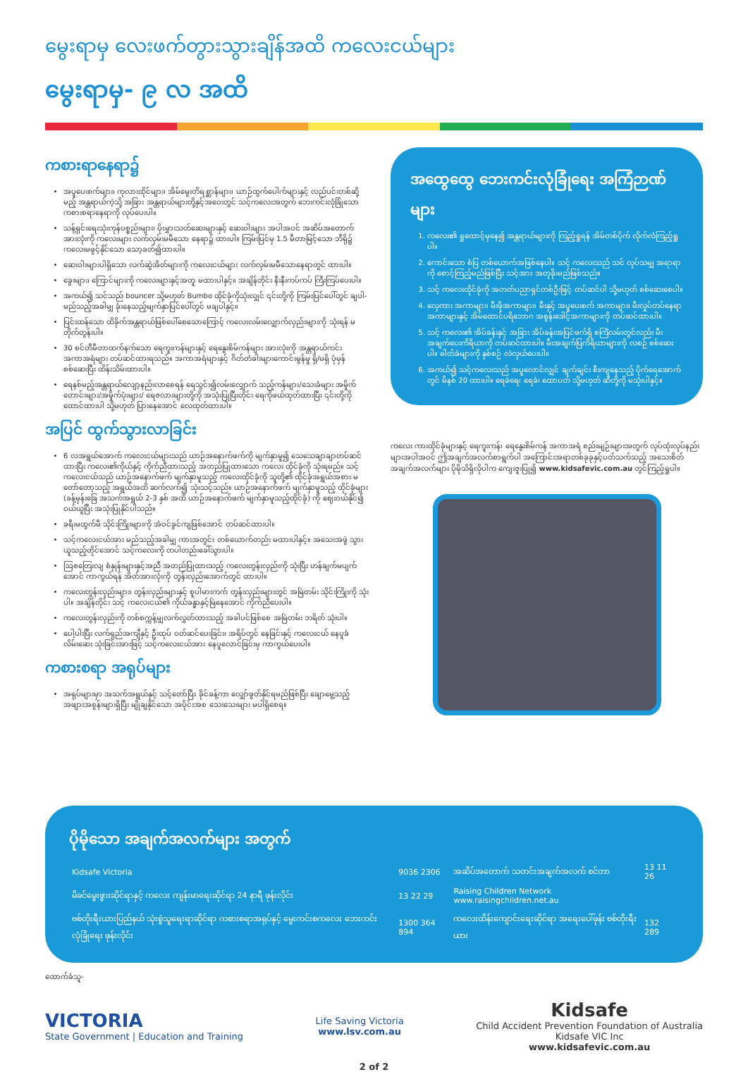မွေးရာမှ လေးဖက်တွားသွားချိန်အထိ ကလေးငယ်များ
မွေးရာမှ- ၉ လ အထိ
ကစားရာနေရာ၌
အပူပေးစက်များ၊ ကုလားထိုင်များ၊ အိမ်မွေးတိရစ္ဆာန်များ၊ ယာဉ်ထွက်ပေါက်များနှင့် လည်ပင်းတစ်ဆို့မည့် အန္တရာယ်ကဲ့သို့ အခြား အန္တရာယ်များတို့နှင့်အဝေးတွင် သင့်ကလေးအတွက် ဘေးကင်းလုံခြုံသော ကစားစရာနေရာကို လုပ်ပေးပါ။
သန့်ရှင်းရေးသုံးကုန်ပစ္စည်းများ၊ ပိုးမွှားသတ်ဆေးများနှင့် ဆေးဝါးများ အပါအဝင် အဆိပ်အတောက် အားလုံးကို ကလေးများ လက်လှမ်းမမီသော နေရာ၌ ထားပါ။ ကြမ်းပြင်မှ 1.5 မီတာမြင့်သော ဘီရို၌ ကလေးမဖွင့်နိုင်သော သော့ခတ်၍ထားပါ။
ဆေးဝါးများပါရှိသော လက်ဆွဲအိတ်များကို ကလေးငယ်များ လက်လှမ်းမမီသောနေရာတွင် ထားပါ။
ခွေးများ၊ ကြောင်များကို ကလေးများနှင့်အတူ မထားပါနှင့်။ အချိန်တိုင်း နီးနီးကပ်ကပ် ကြီးကြပ်ပေးပါ။
အကယ်၍ သင်သည် bouncer သို့မဟုတ် Bumbo ထိုင်ခုံကိုသုံးလျှင် ၎င်းတို့ကို ကြမ်းပြင်ပေါ်တွင် ချပါ- မည်သည့်အခါမျှ ခုံးနေသည့်မျက်နှာပြင်ပေါ်တွင် မချပါနှင့်။
ပြင်းထန်သော ထိခိုက်အန္တရာယ်ဖြစ်ပေါ်စေသောကြောင့် ကလေးလမ်းလျှောက်လှည်းများကို သုံးရန် မတိုက်တွန်းပါ။
30 စင်တီမီတာထက်နက်သော ရေကူးကန်များနှင့် ရေနွေးစိမ်ကန်များ အားလုံးကို အန္တရာယ်ကင်း အကာအရံများ တပ်ဆင်ထားရသည်။ အကာအရံများနှင့် ဂိတ်တံခါးများကောင်းမွန်မှု ရှိ/မရှိ ပုံမှန် စစ်ဆေးပြီး ထိန်းသိမ်းထားပါ။
ရေနစ်မည့်အန္တရာယ်လျော့နည်းလာစေရန် ရေသွင်း၍လမ်းလျှောက် သည့်ကန်များ/သေးခံများ အမှိုက်တောင်းများ/အမှိုက်ပုံးများ/ ရေဇလားများတို့ကို အသုံးပြုပြီးတိုင်း ရေကိုဖယ်ထုတ်ထားပြီး ၎င်းတို့ကို ထောင်ထားပါ သို့မဟုတ် ပြားနေအောင် လေထုတ်ထားပါ။
အပြင် ထွက်သွားလာခြင်း
6 လအရွယ်အောက် ကလေးငယ်များသည် ယာဉ်အနောက်ဖက်ကို မျက်နှာမူ၍ သေသေချာချာတပ်ဆင်ထားပြီး ကလေး၏ကိုယ်နှင့် ကိုက်ညီထားသည့် အတည်ပြုထားသော ကလေး ထိုင်ခုံကို သုံးရမည်။ သင့်ကလေးငယ်သည် ယာဉ်အနောက်ဖက် မျက်နှာမူသည့် ကလေးထိုင်ခုံကို သူတို့၏ ထိုင်ခုံအရွယ်အစား မတော်တော့သည့် အရွယ်အထိ ဆက်လက်၍ သုံးသင့်သည်။ ယာဉ်အနောက်ဖက် မျက်နှာမူသည့် ထိုင်ခုံများ (ခန့်မှန်းခြေ အသက်အရွယ် 2-3 နှစ် အထိ ယာဉ်အနောက်ဖက် မျက်နှာမူသည့်ထိုင်ခုံ) ကို ဈေးဝယ်နိုင်၍ ဝယ်ယူပြီး အသုံးပြုနိုင်ပါသည်။
ခရီးမထွက်မီ သိုင်းကြိုးများကို အံဝင်ခွင်ကျဖြစ်အောင် တပ်ဆင်ထားပါ။
သင့်ကလေးငယ်အား မည်သည့်အခါမျှ ကားအတွင်း တစ်ယောက်တည်း မထားပါနှင့်။ အသေးအဖွဲ သွားယူသည့်တိုင်အောင် သင့်ကလေးကို တပါတည်းခေါ်သွားပါ။
ဩစတြေးလျ စံနှုန်းများနှင့်အညီ အတည်ပြုထားသည့် ကလေးတွန်းလှည်းကို သုံးပြီး ဟန်ချက်မပျက်အောင် ကာကွယ်ရန် အိတ်အားလုံးကို တွန်းလှည်းအောက်တွင် ထားပါ။
ကလေးတွန်းလှည်းများ၊ တွန်းလှည်းများနှင့် စူပါမားကက် တွန်းလှည်းများတွင် အမြဲတမ်း သိုင်းကြိုးကို သုံးပါ။ အချိန်တိုင်း သင့် ကလေးငယ်၏ ကိုယ်ခန္ဓာနှင့်မြဲနေအောင် ကိုက်ညီပေးပါ။
ကလေးတွန်းလှည်းကို တစ်စက္ကန့်မျှလက်လွှတ်ထားသည့် အခါပင်ဖြစ်စေ အမြဲတမ်း ဘရိတ် သုံးပါ။
ပေါ့ပါးပြီး လက်ရှည်အကျီနှင့် ဦးထုပ် ဝတ်ဆင်ပေးခြင်း၊ အရိပ်တွင် နေခြင်းနှင့် ကလေးငယ် နေပူခံလိမ်းဆေး သုံးခြင်းအားဖြင့် သင့်ကလေးငယ်အား နေပူလောင်ခြင်းမှ ကာကွယ်ပေးပါ။
ကစားစရာ အရုပ်များ
အရုပ်များမှာ အသက်အရွယ်နှင့် သင့်တော်ပြီး ခိုင်ခန့်ကာ လျှော်ဖွတ်နိုင်ရမည်ဖြစ်ပြီး ချောမွေ့သည့် အဖျားအစွန်းများရှိပြီး မျိုချနိုင်သော အပိုင်းအစ သေးသေးများ မပါရှိစေရ။
အထွေထွေ ဘေးကင်းလုံခြုံရေး အကြံဉာဏ်များ
1. ကလေး၏ ရှုထောင့်မှနေ၍ အန္တရာယ်များကို ကြည့်ရှုရန် အိမ်တစ်ပိုက် လိုက်လံကြည့်ရှုပါ။
2. ကောင်းသော စံပြ တစ်ယောက်အဖြစ်နေပါ။ သင့် ကလေးသည် သင် လုပ်သမျှ အရာရာကို စောင့်ကြည့်မည်ဖြစ်ပြီး သင့်အား အတုခိုးမည်ဖြစ်သည်။
3. သင့် ကလေးထိုင်ခုံကို အတတ်ပညာရှင်တစ်ဦးဖြင့် တပ်ဆင်ပါ သို့မဟုတ် စစ်ဆေးစေပါ။
4. လှေကား အကာများ၊ မီးဖိုအကာများ၊ မီးနှင့် အပူပေးစက် အကာများ၊ မီးလှုပ်တပ်နေရာအကာများနှင့် အိမ်ထောင်ပရိဘောဂ အစွန်းဒေါင့်အကာများကို တပ်ဆင်ထားပါ။
5. သင့် ကလေး၏ အိပ်ခန်းနှင့် အခြား အိပ်ခန်းအပြင်ဖက်ရှိ စင်္ကြံလမ်းတွင်လည်း မီးအချက်ပေးကိရိယာကို တပ်ဆင်ထားပါ။ မီးအချက်ပြကိရိယာများကို လစဉ် စစ်ဆေးပါ။ ဓါတ်ခဲများကို နှစ်စဉ် လဲလှယ်ပေးပါ။
6. အကယ်၍ သင့်ကလေးသည် အပူလောင်လျှင် ချက်ချင်း စီးကျနေသည့် ပိုက်ရေအောက်တွင် မိနစ် 20 ထားပါ။ ရေခဲရေ၊ ရေခဲ၊ ထောပတ် သို့မဟုတ် ဆီတို့ကို မသုံးပါနှင့်။
ကလေး ကားထိုင်ခုံများနှင့် ရေကူးကန်၊ ရေနွေးစိမ်ကန် အကာအရံ စည်းမျဉ်းများအတွက် လုပ်ထုံးလုပ်နည်းများအပါအဝင် ဤအချက်အလက်စာရွက်ပါ အကြောင်းအရာတစ်ခုခုနှင့်ပတ်သက်သည့် အသေးစိတ်အချက်အလက်များ ပိုမိုသိရှိလိုပါက ကျေးဇူးပြု၍ www.kidsafevic.com.au တွင်ကြည့်ရှုပါ။
ပိုမိုသော အချက်အလက်များ အတွက်
| Kidsafe Victoria | 9036 2306 | အဆိပ်အတောက် သတင်းအချက်အလက် စင်တာ | 13 11 26 |
| မိခင်မွေးဖွားဆိုင်ရာနှင့် ကလေး ကျန်းမာရေးဆိုင်ရာ 24 နာရီ ဖုန်းလိုင်း | 13 22 29 | Raising Children Network www.raisingchildren.net.au | |
| ဗစ်တိုးရီးယားပြည်နယ် သုံးစွဲသူရေးရာဆိုင်ရာ ကစားစရာအရုပ်နှင့် မွေးကင်းစကလေး ဘေးကင်းလုံခြုံရေး ဖုန်းလိုင်း | 1300 364 894 | ကလေးထိန်းကျောင်းရေးဆိုင်ရာ အရေးပေါ်ဖုန်း ဗစ်တိုးရီးယား | 132 289 |
ထောက်ခံသူ-
VICTORIA
State Government | Education and Training
Life Saving Victoria
www.lsv.com.au
Kidsafe
Child Accident Prevention Foundation of Australia
Kidsafe VIC Inc
www.kidsafevic.com.au
2 of 2